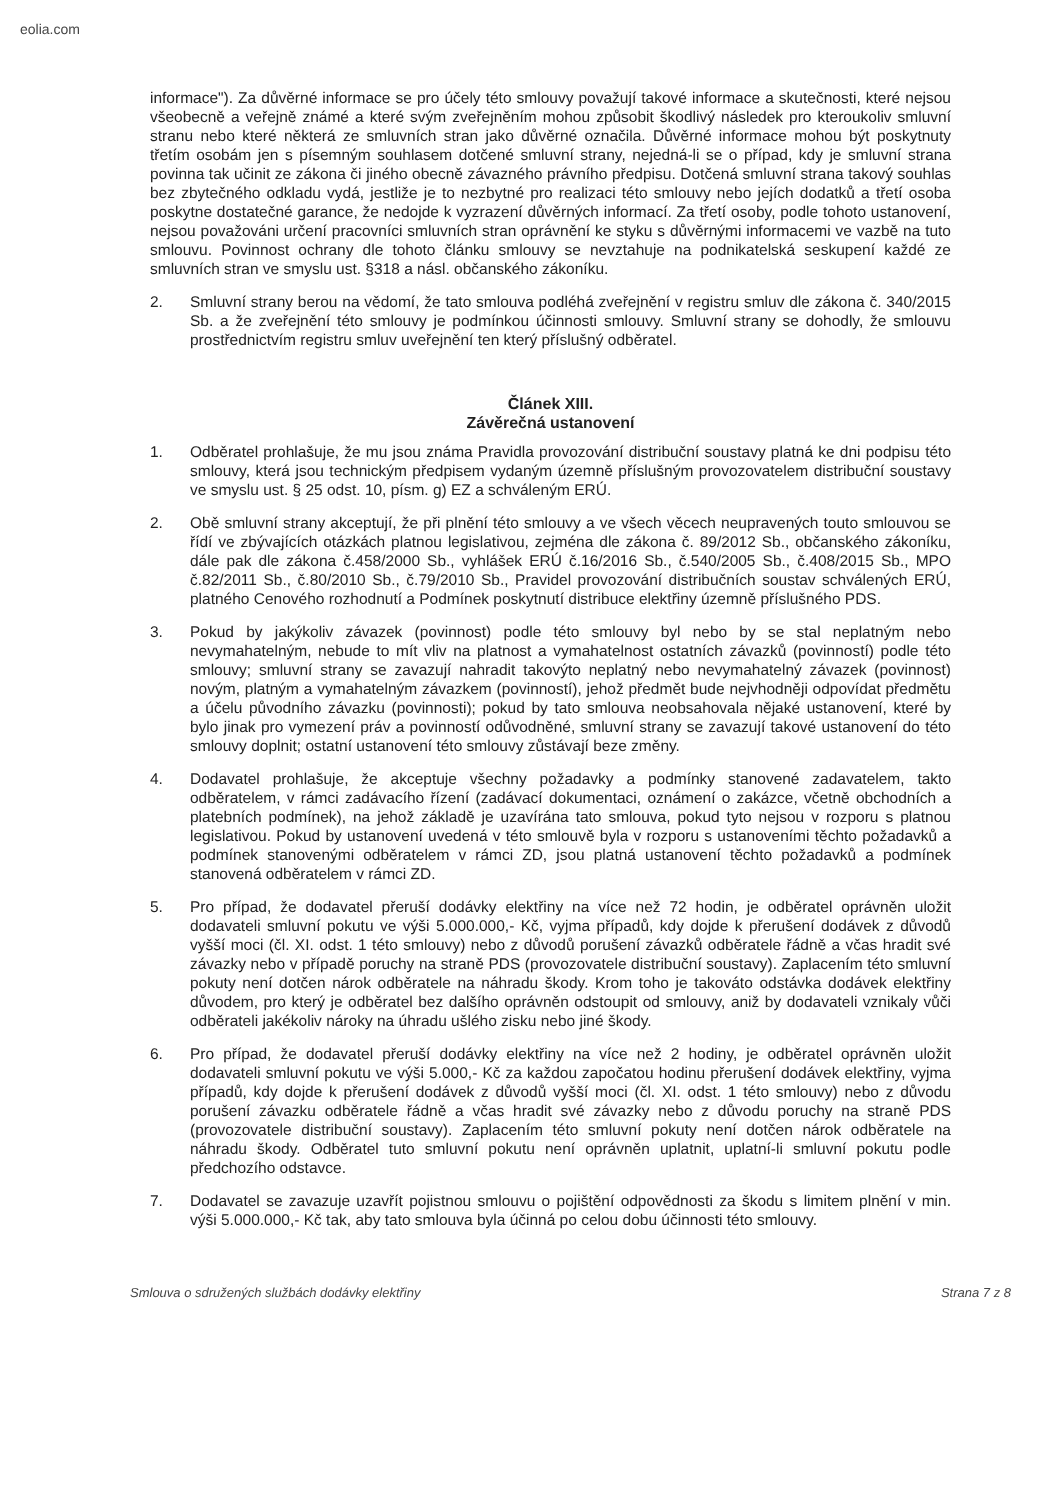eolia.com
informace"). Za důvěrné informace se pro účely této smlouvy považují takové informace a skutečnosti, které nejsou všeobecně a veřejně známé a které svým zveřejněním mohou způsobit škodlivý následek pro kteroukoliv smluvní stranu nebo které některá ze smluvních stran jako důvěrné označila. Důvěrné informace mohou být poskytnuty třetím osobám jen s písemným souhlasem dotčené smluvní strany, nejedná-li se o případ, kdy je smluvní strana povinna tak učinit ze zákona či jiného obecně závazného právního předpisu. Dotčená smluvní strana takový souhlas bez zbytečného odkladu vydá, jestliže je to nezbytné pro realizaci této smlouvy nebo jejích dodatků a třetí osoba poskytne dostatečné garance, že nedojde k vyzrazení důvěrných informací. Za třetí osoby, podle tohoto ustanovení, nejsou považováni určení pracovníci smluvních stran oprávnění ke styku s důvěrnými informacemi ve vazbě na tuto smlouvu. Povinnost ochrany dle tohoto článku smlouvy se nevztahuje na podnikatelská seskupení každé ze smluvních stran ve smyslu ust. §318 a násl. občanského zákoníku.
2. Smluvní strany berou na vědomí, že tato smlouva podléhá zveřejnění v registru smluv dle zákona č. 340/2015 Sb. a že zveřejnění této smlouvy je podmínkou účinnosti smlouvy. Smluvní strany se dohodly, že smlouvu prostřednictvím registru smluv uveřejnění ten který příslušný odběratel.
Článek XIII.
Závěrečná ustanovení
1. Odběratel prohlašuje, že mu jsou známa Pravidla provozování distribuční soustavy platná ke dni podpisu této smlouvy, která jsou technickým předpisem vydaným územně příslušným provozovatelem distribuční soustavy ve smyslu ust. § 25 odst. 10, písm. g) EZ a schváleným ERÚ.
2. Obě smluvní strany akceptují, že při plnění této smlouvy a ve všech věcech neupravených touto smlouvou se řídí ve zbývajících otázkách platnou legislativou, zejména dle zákona č. 89/2012 Sb., občanského zákoníku, dále pak dle zákona č.458/2000 Sb., vyhlášek ERÚ č.16/2016 Sb., č.540/2005 Sb., č.408/2015 Sb., MPO č.82/2011 Sb., č.80/2010 Sb., č.79/2010 Sb., Pravidel provozování distribučních soustav schválených ERÚ, platného Cenového rozhodnutí a Podmínek poskytnutí distribuce elektřiny územně příslušného PDS.
3. Pokud by jakýkoliv závazek (povinnost) podle této smlouvy byl nebo by se stal neplatným nebo nevymahatelným, nebude to mít vliv na platnost a vymahatelnost ostatních závazků (povinností) podle této smlouvy; smluvní strany se zavazují nahradit takovýto neplatný nebo nevymahatelný závazek (povinnost) novým, platným a vymahatelným závazkem (povinností), jehož předmět bude nejvhodněji odpovídat předmětu a účelu původního závazku (povinnosti); pokud by tato smlouva neobsahovala nějaké ustanovení, které by bylo jinak pro vymezení práv a povinností odůvodněné, smluvní strany se zavazují takové ustanovení do této smlouvy doplnit; ostatní ustanovení této smlouvy zůstávají beze změny.
4. Dodavatel prohlašuje, že akceptuje všechny požadavky a podmínky stanovené zadavatelem, takto odběratelem, v rámci zadávacího řízení (zadávací dokumentaci, oznámení o zakázce, včetně obchodních a platebních podmínek), na jehož základě je uzavírána tato smlouva, pokud tyto nejsou v rozporu s platnou legislativou. Pokud by ustanovení uvedená v této smlouvě byla v rozporu s ustanoveními těchto požadavků a podmínek stanovenými odběratelem v rámci ZD, jsou platná ustanovení těchto požadavků a podmínek stanovená odběratelem v rámci ZD.
5. Pro případ, že dodavatel přeruší dodávky elektřiny na více než 72 hodin, je odběratel oprávněn uložit dodavateli smluvní pokutu ve výši 5.000.000,- Kč, vyjma případů, kdy dojde k přerušení dodávek z důvodů vyšší moci (čl. XI. odst. 1 této smlouvy) nebo z důvodů porušení závazků odběratele řádně a včas hradit své závazky nebo v případě poruchy na straně PDS (provozovatele distribuční soustavy). Zaplacením této smluvní pokuty není dotčen nárok odběratele na náhradu škody. Krom toho je takováto odstávka dodávek elektřiny důvodem, pro který je odběratel bez dalšího oprávněn odstoupit od smlouvy, aniž by dodavateli vznikaly vůči odběrateli jakékoliv nároky na úhradu ušlého zisku nebo jiné škody.
6. Pro případ, že dodavatel přeruší dodávky elektřiny na více než 2 hodiny, je odběratel oprávněn uložit dodavateli smluvní pokutu ve výši 5.000,- Kč za každou započatou hodinu přerušení dodávek elektřiny, vyjma případů, kdy dojde k přerušení dodávek z důvodů vyšší moci (čl. XI. odst. 1 této smlouvy) nebo z důvodu porušení závazku odběratele řádně a včas hradit své závazky nebo z důvodu poruchy na straně PDS (provozovatele distribuční soustavy). Zaplacením této smluvní pokuty není dotčen nárok odběratele na náhradu škody. Odběratel tuto smluvní pokutu není oprávněn uplatnit, uplatní-li smluvní pokutu podle předchozího odstavce.
7. Dodavatel se zavazuje uzavřít pojistnou smlouvu o pojištění odpovědnosti za škodu s limitem plnění v min. výši 5.000.000,- Kč tak, aby tato smlouva byla účinná po celou dobu účinnosti této smlouvy.
Smlouva o sdružených službách dodávky elektřiny Strana 7 z 8